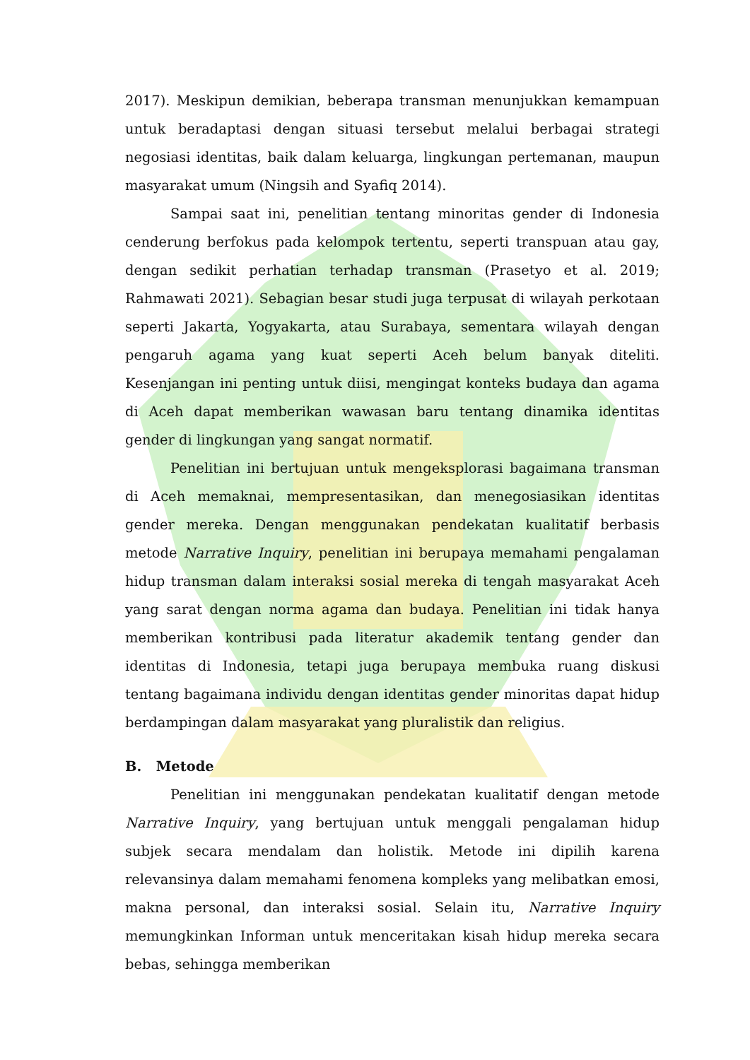2017). Meskipun demikian, beberapa transman menunjukkan kemampuan untuk beradaptasi dengan situasi tersebut melalui berbagai strategi negosiasi identitas, baik dalam keluarga, lingkungan pertemanan, maupun masyarakat umum (Ningsih and Syafiq 2014).
Sampai saat ini, penelitian tentang minoritas gender di Indonesia cenderung berfokus pada kelompok tertentu, seperti transpuan atau gay, dengan sedikit perhatian terhadap transman (Prasetyo et al. 2019; Rahmawati 2021). Sebagian besar studi juga terpusat di wilayah perkotaan seperti Jakarta, Yogyakarta, atau Surabaya, sementara wilayah dengan pengaruh agama yang kuat seperti Aceh belum banyak diteliti. Kesenjangan ini penting untuk diisi, mengingat konteks budaya dan agama di Aceh dapat memberikan wawasan baru tentang dinamika identitas gender di lingkungan yang sangat normatif.
Penelitian ini bertujuan untuk mengeksplorasi bagaimana transman di Aceh memaknai, mempresentasikan, dan menegosiasikan identitas gender mereka. Dengan menggunakan pendekatan kualitatif berbasis metode Narrative Inquiry, penelitian ini berupaya memahami pengalaman hidup transman dalam interaksi sosial mereka di tengah masyarakat Aceh yang sarat dengan norma agama dan budaya. Penelitian ini tidak hanya memberikan kontribusi pada literatur akademik tentang gender dan identitas di Indonesia, tetapi juga berupaya membuka ruang diskusi tentang bagaimana individu dengan identitas gender minoritas dapat hidup berdampingan dalam masyarakat yang pluralistik dan religius.
B. Metode
Penelitian ini menggunakan pendekatan kualitatif dengan metode Narrative Inquiry, yang bertujuan untuk menggali pengalaman hidup subjek secara mendalam dan holistik. Metode ini dipilih karena relevansinya dalam memahami fenomena kompleks yang melibatkan emosi, makna personal, dan interaksi sosial. Selain itu, Narrative Inquiry memungkinkan Informan untuk menceritakan kisah hidup mereka secara bebas, sehingga memberikan